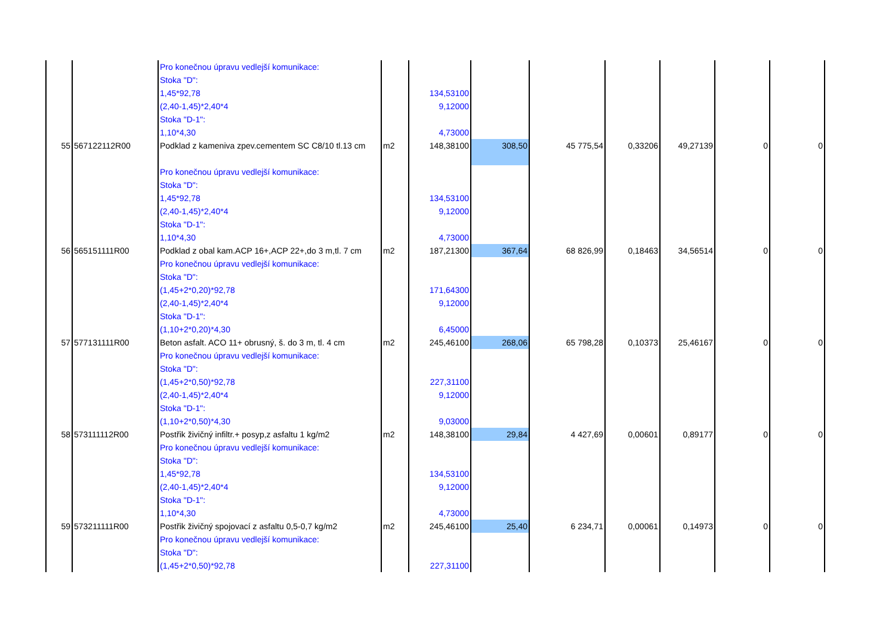| | | Pro konečnou úpravu vedlejší komunikace: | | | | | | | | |
| | | Stoka "D": | | | | | | | | |
| | | 1,45*92,78 | | 134,53100 | | | | | | |
| | | (2,40-1,45)*2,40*4 | | 9,12000 | | | | | | |
| | | Stoka "D-1": | | | | | | | | |
| | | 1,10*4,30 | | 4,73000 | | | | | | |
| 55 | 567122112R00 | Podklad z kameniva zpev.cementem SC C8/10 tl.13 cm | m2 | 148,38100 | 308,50 | 45 775,54 | 0,33206 | 49,27139 | 0 | 0 |
| | | Pro konečnou úpravu vedlejší komunikace: | | | | | | | | |
| | | Stoka "D": | | | | | | | | |
| | | 1,45*92,78 | | 134,53100 | | | | | | |
| | | (2,40-1,45)*2,40*4 | | 9,12000 | | | | | | |
| | | Stoka "D-1": | | | | | | | | |
| | | 1,10*4,30 | | 4,73000 | | | | | | |
| 56 | 565151111R00 | Podklad z obal kam.ACP 16+,ACP 22+,do 3 m,tl. 7 cm | m2 | 187,21300 | 367,64 | 68 826,99 | 0,18463 | 34,56514 | 0 | 0 |
| | | Pro konečnou úpravu vedlejší komunikace: | | | | | | | | |
| | | Stoka "D": | | | | | | | | |
| | | (1,45+2*0,20)*92,78 | | 171,64300 | | | | | | |
| | | (2,40-1,45)*2,40*4 | | 9,12000 | | | | | | |
| | | Stoka "D-1": | | | | | | | | |
| | | (1,10+2*0,20)*4,30 | | 6,45000 | | | | | | |
| 57 | 577131111R00 | Beton asfalt. ACO 11+ obrusný, š. do 3 m, tl. 4 cm | m2 | 245,46100 | 268,06 | 65 798,28 | 0,10373 | 25,46167 | 0 | 0 |
| | | Pro konečnou úpravu vedlejší komunikace: | | | | | | | | |
| | | Stoka "D": | | | | | | | | |
| | | (1,45+2*0,50)*92,78 | | 227,31100 | | | | | | |
| | | (2,40-1,45)*2,40*4 | | 9,12000 | | | | | | |
| | | Stoka "D-1": | | | | | | | | |
| | | (1,10+2*0,50)*4,30 | | 9,03000 | | | | | | |
| 58 | 573111112R00 | Postřik živičný infiltr.+ posyp,z asfaltu 1 kg/m2 | m2 | 148,38100 | 29,84 | 4 427,69 | 0,00601 | 0,89177 | 0 | 0 |
| | | Pro konečnou úpravu vedlejší komunikace: | | | | | | | | |
| | | Stoka "D": | | | | | | | | |
| | | 1,45*92,78 | | 134,53100 | | | | | | |
| | | (2,40-1,45)*2,40*4 | | 9,12000 | | | | | | |
| | | Stoka "D-1": | | | | | | | | |
| | | 1,10*4,30 | | 4,73000 | | | | | | |
| 59 | 573211111R00 | Postřik živičný spojovací z asfaltu 0,5-0,7 kg/m2 | m2 | 245,46100 | 25,40 | 6 234,71 | 0,00061 | 0,14973 | 0 | 0 |
| | | Pro konečnou úpravu vedlejší komunikace: | | | | | | | | |
| | | Stoka "D": | | | | | | | | |
| | | (1,45+2*0,50)*92,78 | | 227,31100 | | | | | | |